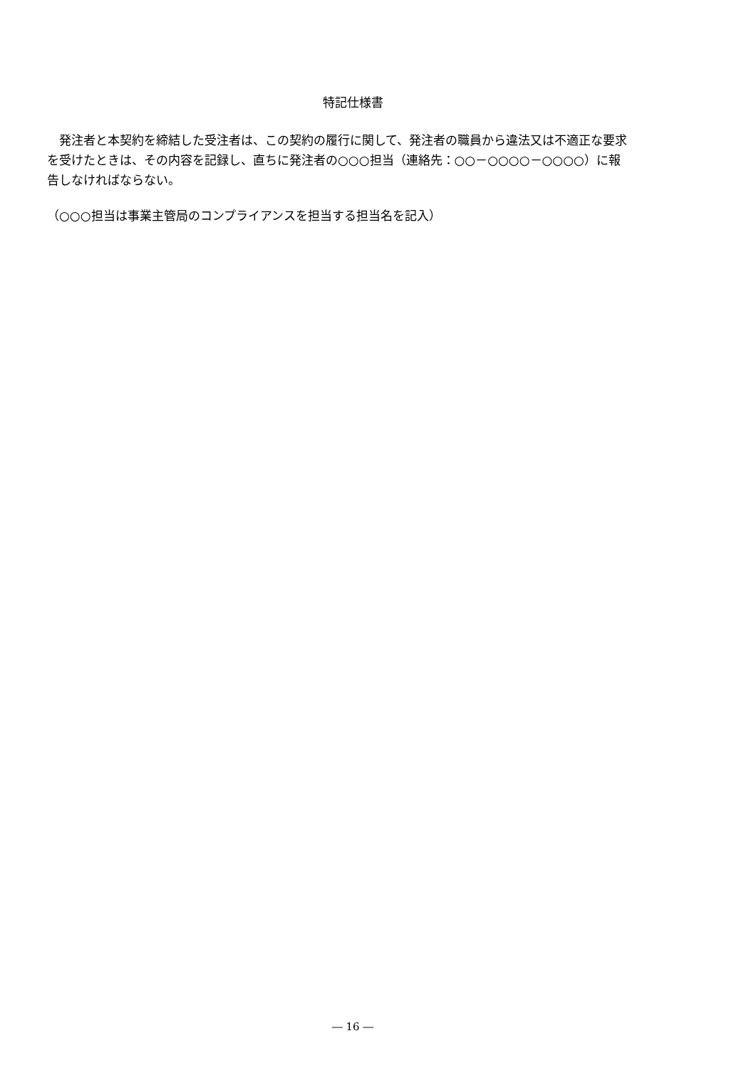特記仕様書
　発注者と本契約を締結した受注者は、この契約の履行に関して、発注者の職員から違法又は不適正な要求を受けたときは、その内容を記録し、直ちに発注者の○○○担当（連絡先：○○－○○○○－○○○○）に報告しなければならない。
（○○○担当は事業主管局のコンプライアンスを担当する担当名を記入）
― 16 ―